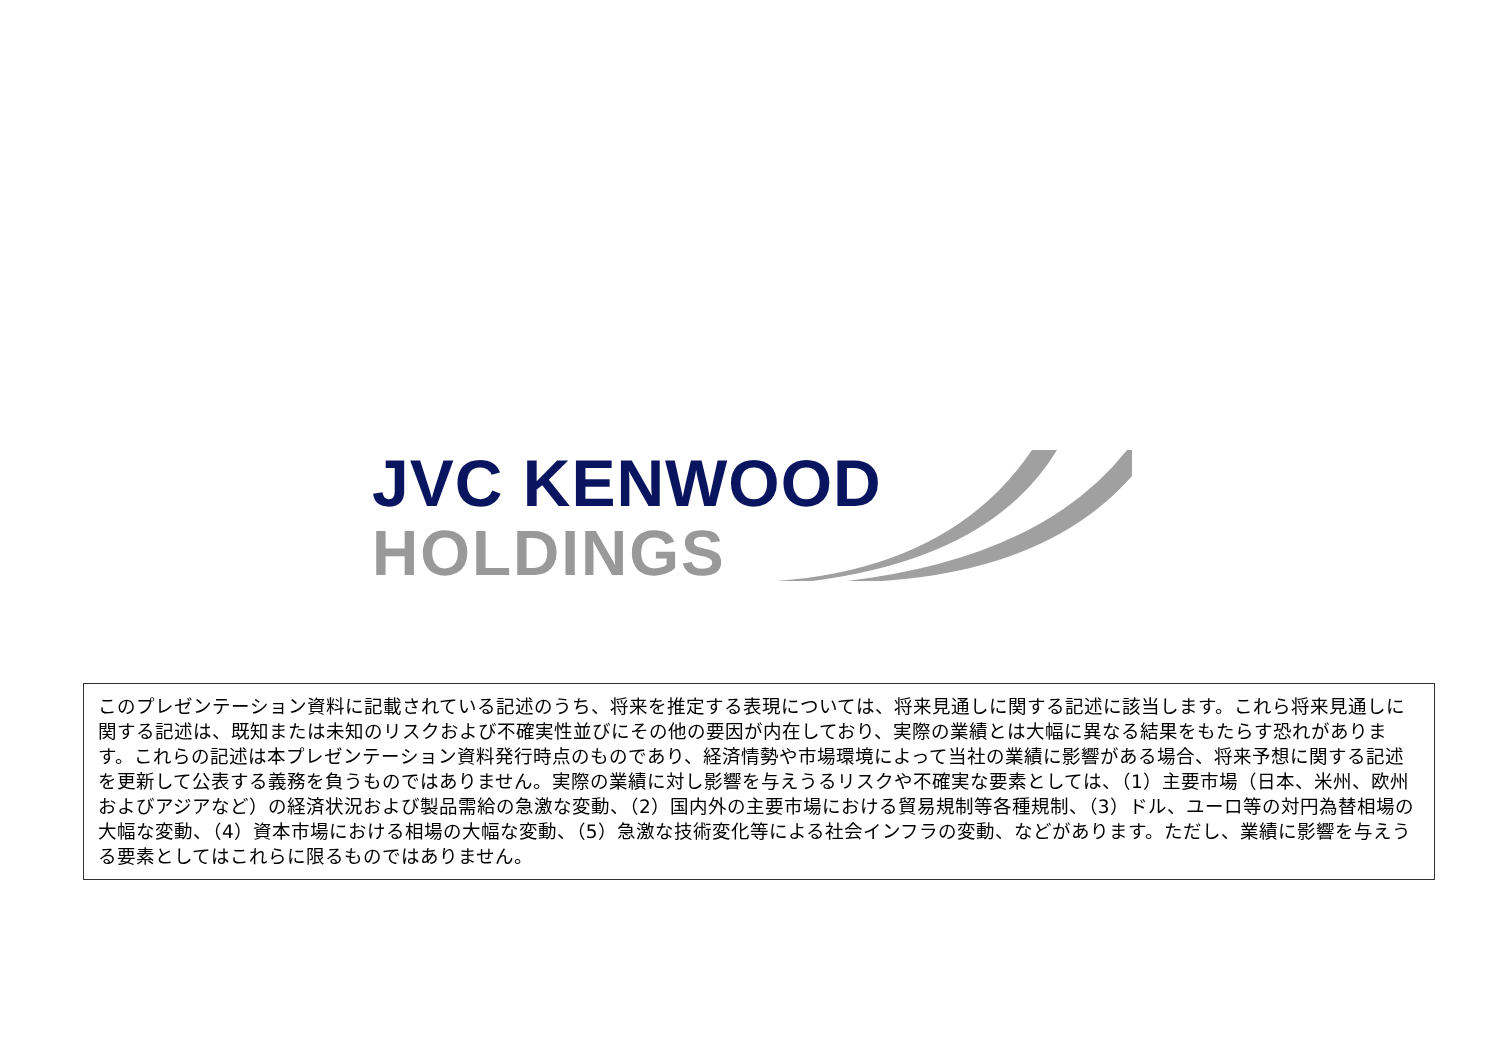JVC KENWOOD
HOLDINGS
このプレゼンテーション資料に記載されている記述のうち、将来を推定する表現については、将来見通しに関する記述に該当します。これら将来見通しに関する記述は、既知または未知のリスクおよび不確実性並びにその他の要因が内在しており、実際の業績とは大幅に異なる結果をもたらす恐れがあります。これらの記述は本プレゼンテーション資料発行時点のものであり、経済情勢や市場環境によって当社の業績に影響がある場合、将来予想に関する記述を更新して公表する義務を負うものではありません。実際の業績に対し影響を与えうるリスクや不確実な要素としては、（1）主要市場（日本、米州、欧州およびアジアなど）の経済状況および製品需給の急激な変動、（2）国内外の主要市場における貿易規制等各種規制、（3）ドル、ユーロ等の対円為替相場の大幅な変動、（4）資本市場における相場の大幅な変動、（5）急激な技術変化等による社会インフラの変動、などがあります。ただし、業績に影響を与えうる要素としてはこれらに限るものではありません。